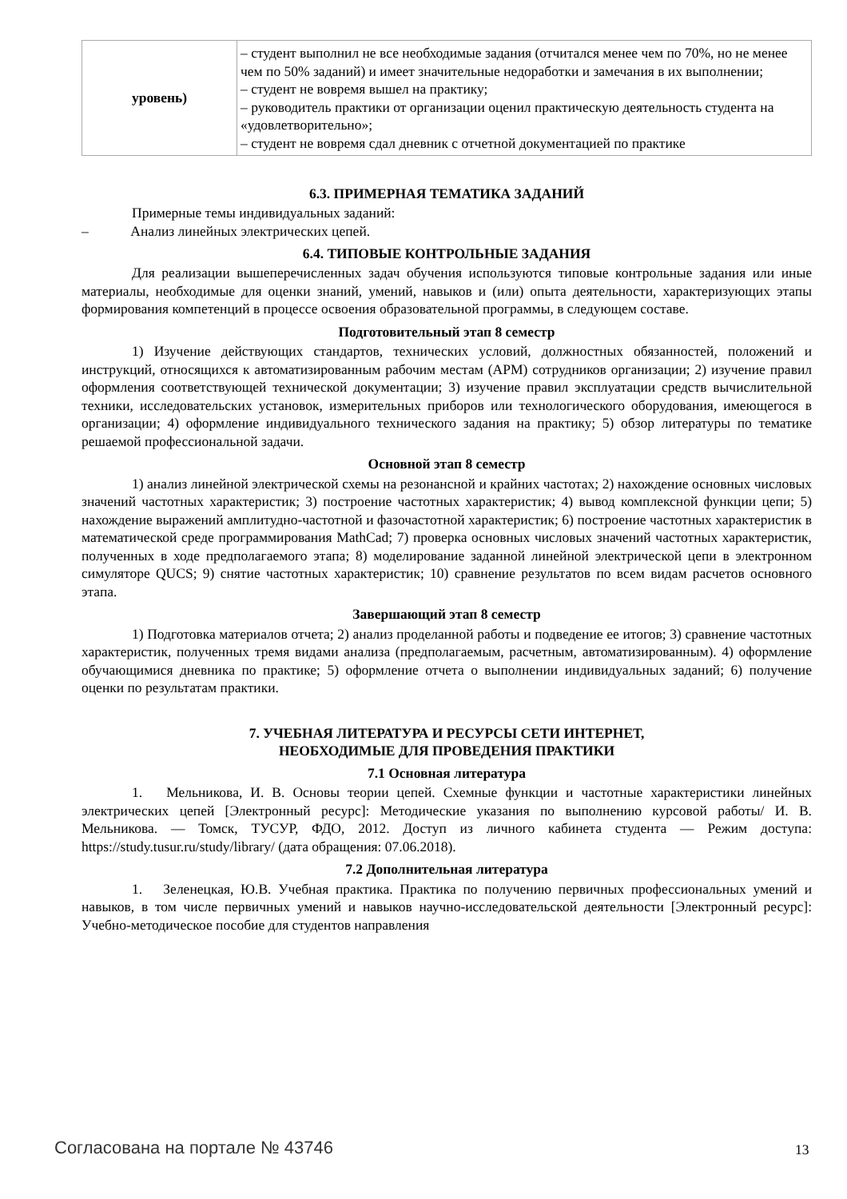| уровень) | – студент выполнил не все необходимые задания (отчитался менее чем по 70%, но не менее чем по 50% заданий) и имеет значительные недоработки и замечания в их выполнении; – студент не вовремя вышел на практику; – руководитель практики от организации оценил практическую деятельность студента на «удовлетворительно»; – студент не вовремя сдал дневник с отчетной документацией по практике |
6.3. ПРИМЕРНАЯ ТЕМАТИКА ЗАДАНИЙ
Примерные темы индивидуальных заданий:
– Анализ линейных электрических цепей.
6.4. ТИПОВЫЕ КОНТРОЛЬНЫЕ ЗАДАНИЯ
Для реализации вышеперечисленных задач обучения используются типовые контрольные задания или иные материалы, необходимые для оценки знаний, умений, навыков и (или) опыта деятельности, характеризующих этапы формирования компетенций в процессе освоения образовательной программы, в следующем составе.
Подготовительный этап 8 семестр
1) Изучение действующих стандартов, технических условий, должностных обязанностей, положений и инструкций, относящихся к автоматизированным рабочим местам (АРМ) сотрудников организации; 2) изучение правил оформления соответствующей технической документации; 3) изучение правил эксплуатации средств вычислительной техники, исследовательских установок, измерительных приборов или технологического оборудования, имеющегося в организации; 4) оформление индивидуального технического задания на практику; 5) обзор литературы по тематике решаемой профессиональной задачи.
Основной этап 8 семестр
1) анализ линейной электрической схемы на резонансной и крайних частотах; 2) нахождение основных числовых значений частотных характеристик; 3) построение частотных характеристик; 4) вывод комплексной функции цепи; 5) нахождение выражений амплитудно-частотной и фазочастотной характеристик; 6) построение частотных характеристик в математической среде программирования MathCad; 7) проверка основных числовых значений частотных характеристик, полученных в ходе предполагаемого этапа; 8) моделирование заданной линейной электрической цепи в электронном симуляторе QUCS; 9) снятие частотных характеристик; 10) сравнение результатов по всем видам расчетов основного этапа.
Завершающий этап 8 семестр
1) Подготовка материалов отчета; 2) анализ проделанной работы и подведение ее итогов; 3) сравнение частотных характеристик, полученных тремя видами анализа (предполагаемым, расчетным, автоматизированным). 4) оформление обучающимися дневника по практике; 5) оформление отчета о выполнении индивидуальных заданий; 6) получение оценки по результатам практики.
7. УЧЕБНАЯ ЛИТЕРАТУРА И РЕСУРСЫ СЕТИ ИНТЕРНЕТ,
НЕОБХОДИМЫЕ ДЛЯ ПРОВЕДЕНИЯ ПРАКТИКИ
7.1 Основная литература
1. Мельникова, И. В. Основы теории цепей. Схемные функции и частотные характеристики линейных электрических цепей [Электронный ресурс]: Методические указания по выполнению курсовой работы/ И. В. Мельникова. — Томск, ТУСУР, ФДО, 2012. Доступ из личного кабинета студента — Режим доступа: https://study.tusur.ru/study/library/ (дата обращения: 07.06.2018).
7.2 Дополнительная литература
1. Зеленецкая, Ю.В. Учебная практика. Практика по получению первичных профессиональных умений и навыков, в том числе первичных умений и навыков научно-исследовательской деятельности [Электронный ресурс]: Учебно-методическое пособие для студентов направления
Согласована на портале № 43746 13